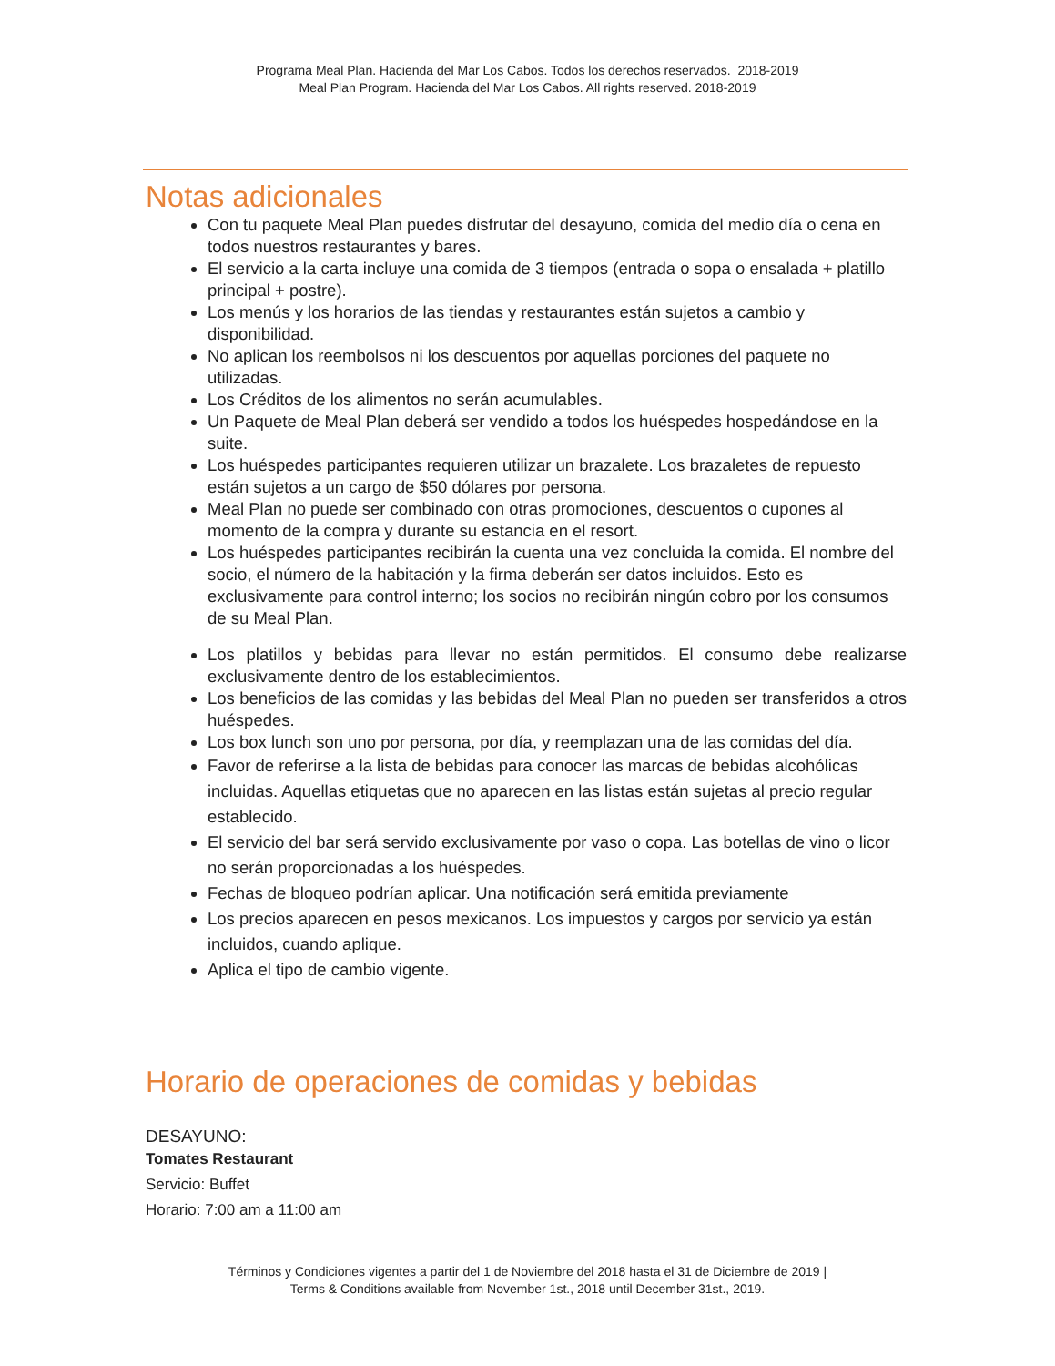Programa Meal Plan. Hacienda del Mar Los Cabos. Todos los derechos reservados. 2018-2019
Meal Plan Program. Hacienda del Mar Los Cabos. All rights reserved. 2018-2019
Notas adicionales
Con tu paquete Meal Plan puedes disfrutar del desayuno, comida del medio día o cena en todos nuestros restaurantes y bares.
El servicio a la carta incluye una comida de 3 tiempos (entrada o sopa o ensalada + platillo principal + postre).
Los menús y los horarios de las tiendas y restaurantes están sujetos a cambio y disponibilidad.
No aplican los reembolsos ni los descuentos por aquellas porciones del paquete no utilizadas.
Los Créditos de los alimentos no serán acumulables.
Un Paquete de Meal Plan deberá ser vendido a todos los huéspedes hospedándose en la suite.
Los huéspedes participantes requieren utilizar un brazalete. Los brazaletes de repuesto están sujetos a un cargo de $50 dólares por persona.
Meal Plan no puede ser combinado con otras promociones, descuentos o cupones al momento de la compra y durante su estancia en el resort.
Los huéspedes participantes recibirán la cuenta una vez concluida la comida. El nombre del socio, el número de la habitación y la firma deberán ser datos incluidos. Esto es exclusivamente para control interno; los socios no recibirán ningún cobro por los consumos de su Meal Plan.
Los platillos y bebidas para llevar no están permitidos. El consumo debe realizarse exclusivamente dentro de los establecimientos.
Los beneficios de las comidas y las bebidas del Meal Plan no pueden ser transferidos a otros huéspedes.
Los box lunch son uno por persona, por día, y reemplazan una de las comidas del día.
Favor de referirse a la lista de bebidas para conocer las marcas de bebidas alcohólicas incluidas. Aquellas etiquetas que no aparecen en las listas están sujetas al precio regular establecido.
El servicio del bar será servido exclusivamente por vaso o copa. Las botellas de vino o licor no serán proporcionadas a los huéspedes.
Fechas de bloqueo podrían aplicar. Una notificación será emitida previamente
Los precios aparecen en pesos mexicanos. Los impuestos y cargos por servicio ya están incluidos, cuando aplique.
Aplica el tipo de cambio vigente.
Horario de operaciones de comidas y bebidas
DESAYUNO:
Tomates Restaurant
Servicio: Buffet
Horario: 7:00 am a 11:00 am
Términos y Condiciones vigentes a partir del 1 de Noviembre del 2018 hasta el 31 de Diciembre de 2019 |
Terms & Conditions available from November 1st., 2018 until December 31st., 2019.